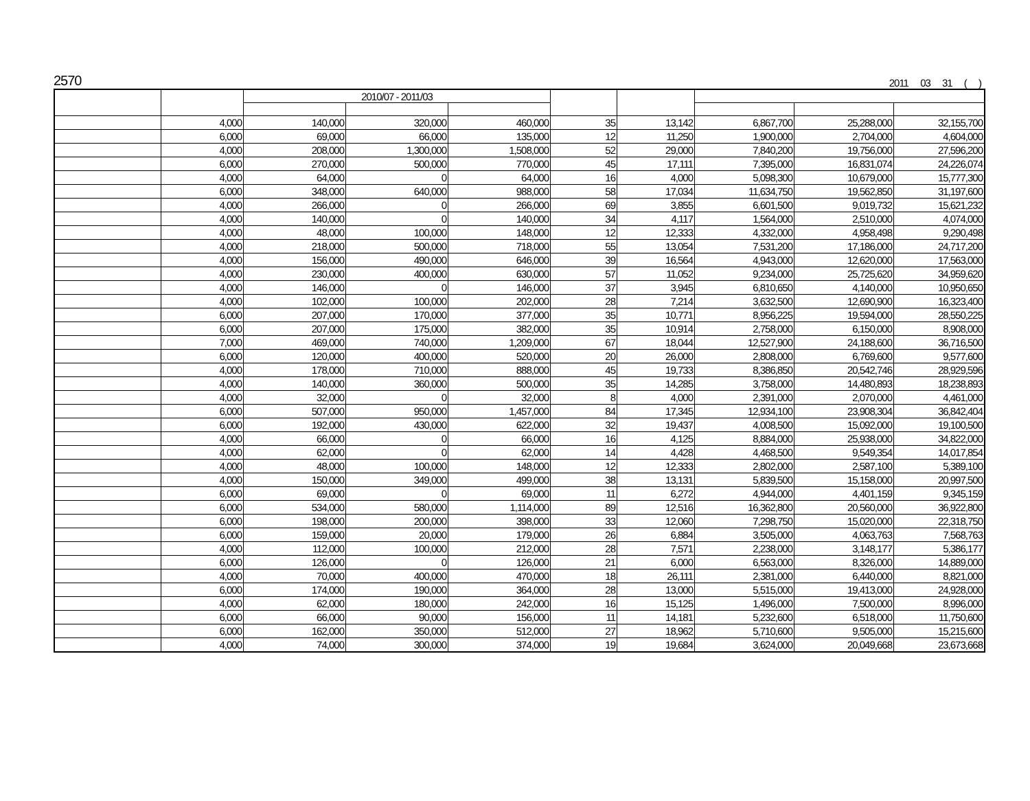2570 2011 03 31 ( )
| | | 2010/07 - 2011/03 | | | | | | | |
| --- | --- | --- | --- | --- | --- | --- | --- | --- | --- |
| | 4,000 | 140,000 | 320,000 | 460,000 | 35 | 13,142 | 6,867,700 | 25,288,000 | 32,155,700 |
| | 6,000 | 69,000 | 66,000 | 135,000 | 12 | 11,250 | 1,900,000 | 2,704,000 | 4,604,000 |
| | 4,000 | 208,000 | 1,300,000 | 1,508,000 | 52 | 29,000 | 7,840,200 | 19,756,000 | 27,596,200 |
| | 6,000 | 270,000 | 500,000 | 770,000 | 45 | 17,111 | 7,395,000 | 16,831,074 | 24,226,074 |
| | 4,000 | 64,000 | 0 | 64,000 | 16 | 4,000 | 5,098,300 | 10,679,000 | 15,777,300 |
| | 6,000 | 348,000 | 640,000 | 988,000 | 58 | 17,034 | 11,634,750 | 19,562,850 | 31,197,600 |
| | 4,000 | 266,000 | 0 | 266,000 | 69 | 3,855 | 6,601,500 | 9,019,732 | 15,621,232 |
| | 4,000 | 140,000 | 0 | 140,000 | 34 | 4,117 | 1,564,000 | 2,510,000 | 4,074,000 |
| | 4,000 | 48,000 | 100,000 | 148,000 | 12 | 12,333 | 4,332,000 | 4,958,498 | 9,290,498 |
| | 4,000 | 218,000 | 500,000 | 718,000 | 55 | 13,054 | 7,531,200 | 17,186,000 | 24,717,200 |
| | 4,000 | 156,000 | 490,000 | 646,000 | 39 | 16,564 | 4,943,000 | 12,620,000 | 17,563,000 |
| | 4,000 | 230,000 | 400,000 | 630,000 | 57 | 11,052 | 9,234,000 | 25,725,620 | 34,959,620 |
| | 4,000 | 146,000 | 0 | 146,000 | 37 | 3,945 | 6,810,650 | 4,140,000 | 10,950,650 |
| | 4,000 | 102,000 | 100,000 | 202,000 | 28 | 7,214 | 3,632,500 | 12,690,900 | 16,323,400 |
| | 6,000 | 207,000 | 170,000 | 377,000 | 35 | 10,771 | 8,956,225 | 19,594,000 | 28,550,225 |
| | 6,000 | 207,000 | 175,000 | 382,000 | 35 | 10,914 | 2,758,000 | 6,150,000 | 8,908,000 |
| | 7,000 | 469,000 | 740,000 | 1,209,000 | 67 | 18,044 | 12,527,900 | 24,188,600 | 36,716,500 |
| | 6,000 | 120,000 | 400,000 | 520,000 | 20 | 26,000 | 2,808,000 | 6,769,600 | 9,577,600 |
| | 4,000 | 178,000 | 710,000 | 888,000 | 45 | 19,733 | 8,386,850 | 20,542,746 | 28,929,596 |
| | 4,000 | 140,000 | 360,000 | 500,000 | 35 | 14,285 | 3,758,000 | 14,480,893 | 18,238,893 |
| | 4,000 | 32,000 | 0 | 32,000 | 8 | 4,000 | 2,391,000 | 2,070,000 | 4,461,000 |
| | 6,000 | 507,000 | 950,000 | 1,457,000 | 84 | 17,345 | 12,934,100 | 23,908,304 | 36,842,404 |
| | 6,000 | 192,000 | 430,000 | 622,000 | 32 | 19,437 | 4,008,500 | 15,092,000 | 19,100,500 |
| | 4,000 | 66,000 | 0 | 66,000 | 16 | 4,125 | 8,884,000 | 25,938,000 | 34,822,000 |
| | 4,000 | 62,000 | 0 | 62,000 | 14 | 4,428 | 4,468,500 | 9,549,354 | 14,017,854 |
| | 4,000 | 48,000 | 100,000 | 148,000 | 12 | 12,333 | 2,802,000 | 2,587,100 | 5,389,100 |
| | 4,000 | 150,000 | 349,000 | 499,000 | 38 | 13,131 | 5,839,500 | 15,158,000 | 20,997,500 |
| | 6,000 | 69,000 | 0 | 69,000 | 11 | 6,272 | 4,944,000 | 4,401,159 | 9,345,159 |
| | 6,000 | 534,000 | 580,000 | 1,114,000 | 89 | 12,516 | 16,362,800 | 20,560,000 | 36,922,800 |
| | 6,000 | 198,000 | 200,000 | 398,000 | 33 | 12,060 | 7,298,750 | 15,020,000 | 22,318,750 |
| | 6,000 | 159,000 | 20,000 | 179,000 | 26 | 6,884 | 3,505,000 | 4,063,763 | 7,568,763 |
| | 4,000 | 112,000 | 100,000 | 212,000 | 28 | 7,571 | 2,238,000 | 3,148,177 | 5,386,177 |
| | 6,000 | 126,000 | 0 | 126,000 | 21 | 6,000 | 6,563,000 | 8,326,000 | 14,889,000 |
| | 4,000 | 70,000 | 400,000 | 470,000 | 18 | 26,111 | 2,381,000 | 6,440,000 | 8,821,000 |
| | 6,000 | 174,000 | 190,000 | 364,000 | 28 | 13,000 | 5,515,000 | 19,413,000 | 24,928,000 |
| | 4,000 | 62,000 | 180,000 | 242,000 | 16 | 15,125 | 1,496,000 | 7,500,000 | 8,996,000 |
| | 6,000 | 66,000 | 90,000 | 156,000 | 11 | 14,181 | 5,232,600 | 6,518,000 | 11,750,600 |
| | 6,000 | 162,000 | 350,000 | 512,000 | 27 | 18,962 | 5,710,600 | 9,505,000 | 15,215,600 |
| | 4,000 | 74,000 | 300,000 | 374,000 | 19 | 19,684 | 3,624,000 | 20,049,668 | 23,673,668 |